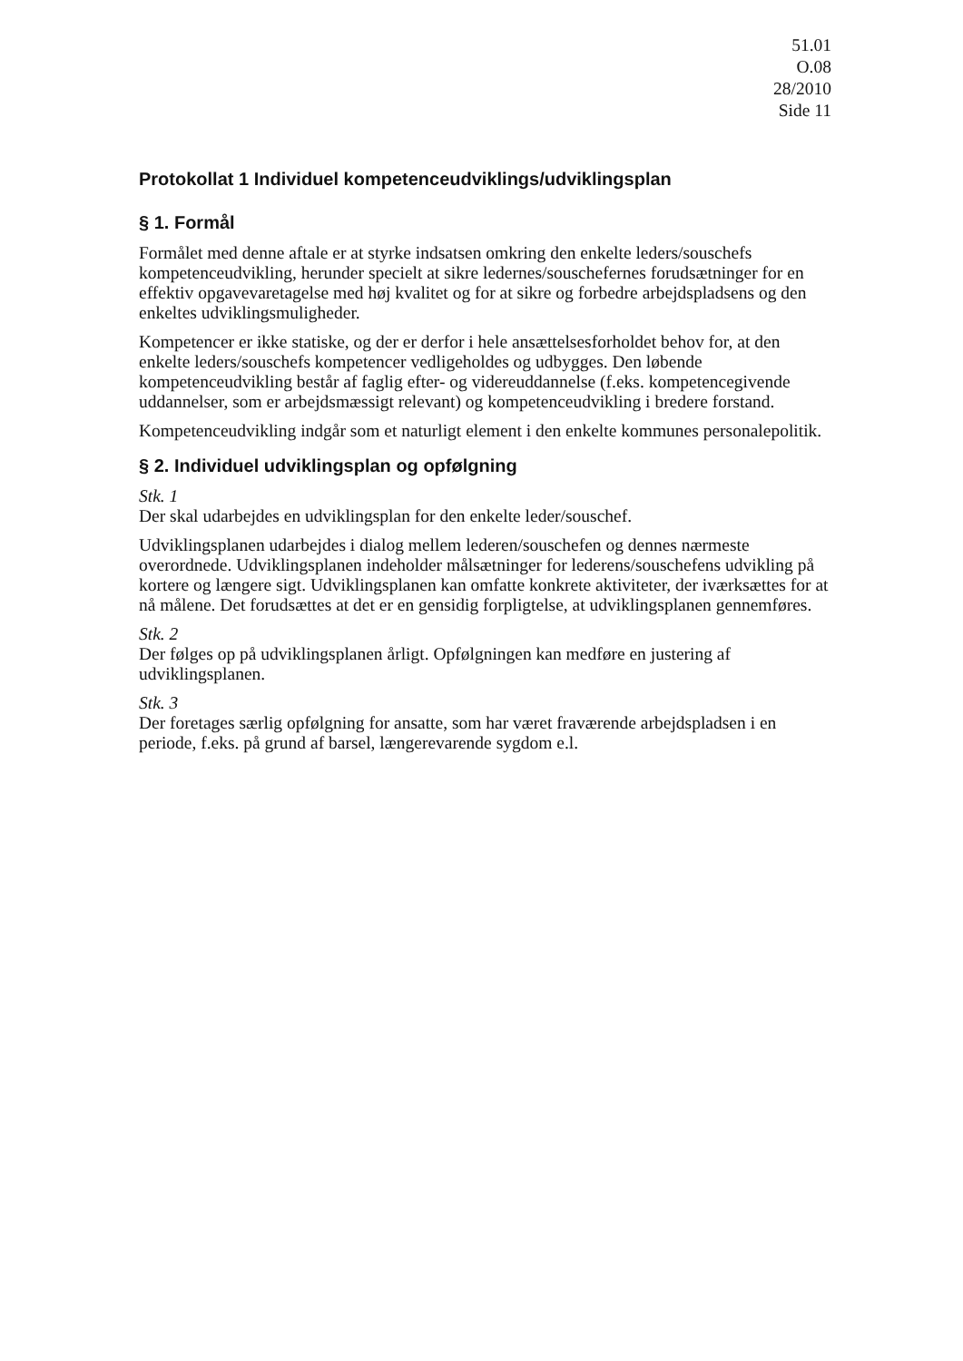51.01
O.08
28/2010
Side 11
Protokollat 1 Individuel kompetenceudviklings/udviklingsplan
§ 1. Formål
Formålet med denne aftale er at styrke indsatsen omkring den enkelte leders/souschefs kompetenceudvikling, herunder specielt at sikre ledernes/souschefernes forudsætninger for en effektiv opgavevaretagelse med høj kvalitet og for at sikre og forbedre arbejdspladsens og den enkeltes udviklingsmuligheder.
Kompetencer er ikke statiske, og der er derfor i hele ansættelsesforholdet behov for, at den enkelte leders/souschefs kompetencer vedligeholdes og udbygges. Den løbende kompetenceudvikling består af faglig efter- og videreuddannelse (f.eks. kompetencegivende uddannelser, som er arbejdsmæssigt relevant) og kompetenceudvikling i bredere forstand.
Kompetenceudvikling indgår som et naturligt element i den enkelte kommunes personalepolitik.
§ 2. Individuel udviklingsplan og opfølgning
Stk. 1
Der skal udarbejdes en udviklingsplan for den enkelte leder/souschef.
Udviklingsplanen udarbejdes i dialog mellem lederen/souschefen og dennes nærmeste overordnede. Udviklingsplanen indeholder målsætninger for lederens/souschefens udvikling på kortere og længere sigt. Udviklingsplanen kan omfatte konkrete aktiviteter, der iværksættes for at nå målene. Det forudsættes at det er en gensidig forpligtelse, at udviklingsplanen gennemføres.
Stk. 2
Der følges op på udviklingsplanen årligt. Opfølgningen kan medføre en justering af udviklingsplanen.
Stk. 3
Der foretages særlig opfølgning for ansatte, som har været fraværende arbejdspladsen i en periode, f.eks. på grund af barsel, længerevarende sygdom e.l.